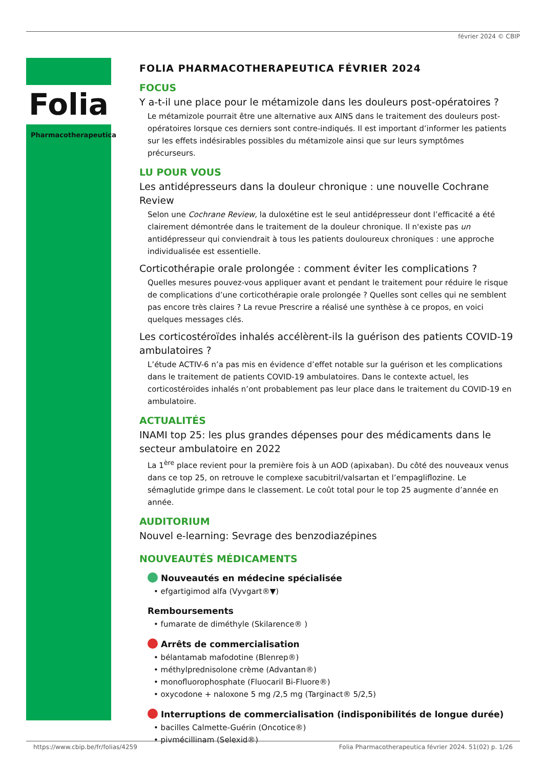février 2024 © CBIP
Folia
Pharmacotherapeutica
FOLIA PHARMACOTHERAPEUTICA FÉVRIER 2024
FOCUS
Y a-t-il une place pour le métamizole dans les douleurs post-opératoires ?
Le métamizole pourrait être une alternative aux AINS dans le traitement des douleurs post-opératoires lorsque ces derniers sont contre-indiqués. Il est important d’informer les patients sur les effets indésirables possibles du métamizole ainsi que sur leurs symptômes précurseurs.
LU POUR VOUS
Les antidépresseurs dans la douleur chronique : une nouvelle Cochrane Review
Selon une Cochrane Review, la duloxétine est le seul antidépresseur dont l’efficacité a été clairement démontrée dans le traitement de la douleur chronique. Il n'existe pas un antidépresseur qui conviendrait à tous les patients douloureux chroniques : une approche individualisée est essentielle.
Corticothérapie orale prolongée : comment éviter les complications ?
Quelles mesures pouvez-vous appliquer avant et pendant le traitement pour réduire le risque de complications d’une corticothérapie orale prolongée ? Quelles sont celles qui ne semblent pas encore très claires ? La revue Prescrire a réalisé une synthèse à ce propos, en voici quelques messages clés.
Les corticostéroïdes inhalés accélèrent-ils la guérison des patients COVID-19 ambulatoires ?
L’étude ACTIV-6 n’a pas mis en évidence d’effet notable sur la guérison et les complications dans le traitement de patients COVID-19 ambulatoires. Dans le contexte actuel, les corticostéroïdes inhalés n’ont probablement pas leur place dans le traitement du COVID-19 en ambulatoire.
ACTUALITÉS
INAMI top 25: les plus grandes dépenses pour des médicaments dans le secteur ambulatoire en 2022
La 1<sup>ère</sup> place revient pour la première fois à un AOD (apixaban). Du côté des nouveaux venus dans ce top 25, on retrouve le complexe sacubitril/valsartan et l’empagliflozine. Le sémaglutide grimpe dans le classement. Le coût total pour le top 25 augmente d’année en année.
AUDITORIUM
Nouvel e-learning: Sevrage des benzodiazépines
NOUVEAUTÉS MÉDICAMENTS
Nouveautés en médecine spécialisée
• efgartigimod alfa (Vyvgart®▼)
Remboursements
• fumarate de diméthyle (Skilarence® )
Arrêts de commercialisation
• bélantamab mafodotine (Blenrep®)
• méthylprednisolone crème (Advantan®)
• monofluorophosphate (Fluocaril Bi-Fluore®)
• oxycodone + naloxone 5 mg /2,5 mg (Targinact® 5/2,5)
Interruptions de commercialisation (indisponibilités de longue durée)
• bacilles Calmette-Guérin (Oncotice®)
• pivmécillinam (Selexid®)
https://www.cbip.be/fr/folias/4259 Folia Pharmacotherapeutica février 2024. 51(02) p. 1/26